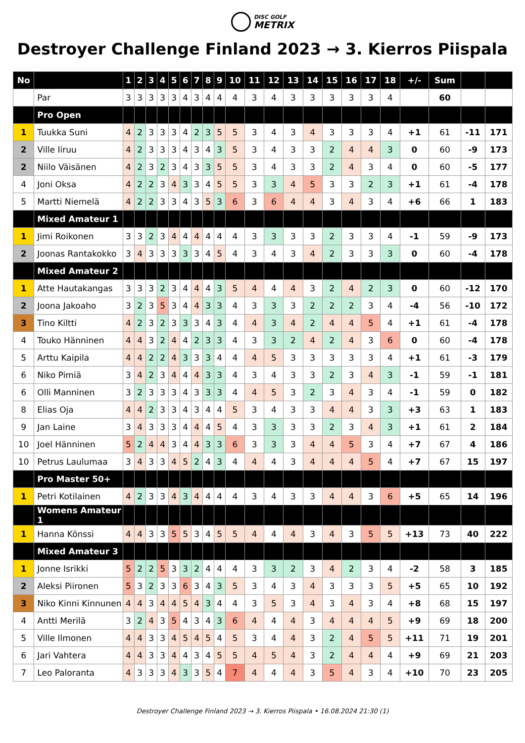DISC GOLF METRIX
Destroyer Challenge Finland 2023 → 3. Kierros Piispala
| No | | 1 | 2 | 3 | 4 | 5 | 6 | 7 | 8 | 9 | 10 | 11 | 12 | 13 | 14 | 15 | 16 | 17 | 18 | +/- | Sum | | |
| --- | --- | --- | --- | --- | --- | --- | --- | --- | --- | --- | --- | --- | --- | --- | --- | --- | --- | --- | --- | --- | --- | --- | --- |
| | Par | 3 | 3 | 3 | 3 | 3 | 4 | 3 | 4 | 4 | 4 | 3 | 4 | 3 | 3 | 3 | 3 | 3 | 4 | | 60 | | |
| | Pro Open | | | | | | | | | | | | | | | | | | | | | | |
| 1 | Tuukka Suni | 4 | 2 | 3 | 3 | 3 | 4 | 2 | 3 | 5 | 5 | 3 | 4 | 3 | 4 | 3 | 3 | 3 | 4 | +1 | 61 | -11 | 171 |
| 2 | Ville Iiruu | 4 | 2 | 3 | 3 | 3 | 4 | 3 | 4 | 3 | 5 | 3 | 4 | 3 | 3 | 2 | 4 | 4 | 3 | 0 | 60 | -9 | 173 |
| 2 | Niilo Väisänen | 4 | 2 | 3 | 2 | 3 | 4 | 3 | 3 | 5 | 5 | 3 | 4 | 3 | 3 | 2 | 4 | 3 | 4 | 0 | 60 | -5 | 177 |
| 4 | Joni Oksa | 4 | 2 | 2 | 3 | 4 | 3 | 3 | 4 | 5 | 5 | 3 | 3 | 4 | 5 | 3 | 3 | 2 | 3 | +1 | 61 | -4 | 178 |
| 5 | Martti Niemelä | 4 | 2 | 2 | 3 | 3 | 4 | 3 | 5 | 3 | 6 | 3 | 6 | 4 | 4 | 3 | 4 | 3 | 4 | +6 | 66 | 1 | 183 |
| | Mixed Amateur 1 | | | | | | | | | | | | | | | | | | | | | | |
| 1 | Jimi Roikonen | 3 | 3 | 2 | 3 | 4 | 4 | 4 | 4 | 4 | 4 | 3 | 3 | 3 | 3 | 2 | 3 | 3 | 4 | -1 | 59 | -9 | 173 |
| 2 | Joonas Rantakokko | 3 | 4 | 3 | 3 | 3 | 3 | 3 | 4 | 5 | 4 | 3 | 4 | 3 | 4 | 2 | 3 | 3 | 3 | 0 | 60 | -4 | 178 |
| | Mixed Amateur 2 | | | | | | | | | | | | | | | | | | | | | | |
| 1 | Atte Hautakangas | 3 | 3 | 3 | 2 | 3 | 4 | 4 | 4 | 3 | 5 | 4 | 4 | 4 | 3 | 2 | 4 | 2 | 3 | 0 | 60 | -12 | 170 |
| 2 | Joona Jakoaho | 3 | 2 | 3 | 5 | 3 | 4 | 4 | 3 | 3 | 4 | 3 | 3 | 3 | 2 | 2 | 2 | 3 | 4 | -4 | 56 | -10 | 172 |
| 3 | Tino Kiltti | 4 | 2 | 3 | 2 | 3 | 3 | 3 | 4 | 3 | 4 | 4 | 3 | 4 | 2 | 4 | 4 | 5 | 4 | +1 | 61 | -4 | 178 |
| 4 | Touko Hänninen | 4 | 4 | 3 | 2 | 4 | 4 | 2 | 3 | 3 | 4 | 3 | 3 | 2 | 4 | 2 | 4 | 3 | 6 | 0 | 60 | -4 | 178 |
| 5 | Arttu Kaipila | 4 | 4 | 2 | 2 | 4 | 3 | 3 | 3 | 4 | 4 | 4 | 5 | 3 | 3 | 3 | 3 | 3 | 4 | +1 | 61 | -3 | 179 |
| 6 | Niko Pimiä | 3 | 4 | 2 | 3 | 4 | 4 | 4 | 3 | 3 | 4 | 3 | 4 | 3 | 3 | 2 | 3 | 4 | 3 | -1 | 59 | -1 | 181 |
| 6 | Olli Manninen | 3 | 2 | 3 | 3 | 3 | 4 | 3 | 3 | 3 | 4 | 4 | 5 | 3 | 2 | 3 | 4 | 3 | 4 | -1 | 59 | 0 | 182 |
| 8 | Elias Oja | 4 | 4 | 2 | 3 | 3 | 4 | 3 | 4 | 4 | 5 | 3 | 4 | 3 | 3 | 4 | 4 | 3 | 3 | +3 | 63 | 1 | 183 |
| 9 | Jan Laine | 3 | 4 | 3 | 3 | 3 | 4 | 4 | 4 | 5 | 4 | 3 | 3 | 3 | 3 | 2 | 3 | 4 | 3 | +1 | 61 | 2 | 184 |
| 10 | Joel Hänninen | 5 | 2 | 4 | 4 | 3 | 4 | 4 | 3 | 3 | 6 | 3 | 3 | 3 | 4 | 4 | 5 | 3 | 4 | +7 | 67 | 4 | 186 |
| 10 | Petrus Laulumaa | 3 | 4 | 3 | 3 | 4 | 5 | 2 | 4 | 3 | 4 | 4 | 4 | 3 | 4 | 4 | 4 | 5 | 4 | +7 | 67 | 15 | 197 |
| | Pro Master 50+ | | | | | | | | | | | | | | | | | | | | | | |
| 1 | Petri Kotilainen | 4 | 2 | 3 | 3 | 4 | 3 | 4 | 4 | 4 | 4 | 3 | 4 | 3 | 3 | 4 | 4 | 3 | 6 | +5 | 65 | 14 | 196 |
| | Womens Amateur 1 | | | | | | | | | | | | | | | | | | | | | | |
| 1 | Hanna Könssi | 4 | 4 | 3 | 3 | 5 | 5 | 3 | 4 | 5 | 5 | 4 | 4 | 4 | 3 | 4 | 3 | 5 | 5 | +13 | 73 | 40 | 222 |
| | Mixed Amateur 3 | | | | | | | | | | | | | | | | | | | | | | |
| 1 | Jonne Isrikki | 5 | 2 | 2 | 5 | 3 | 3 | 2 | 4 | 4 | 4 | 3 | 3 | 2 | 3 | 4 | 2 | 3 | 4 | -2 | 58 | 3 | 185 |
| 2 | Aleksi Piironen | 5 | 3 | 2 | 3 | 3 | 6 | 3 | 4 | 3 | 5 | 3 | 4 | 3 | 4 | 3 | 3 | 3 | 5 | +5 | 65 | 10 | 192 |
| 3 | Niko Kinni Kinnunen | 4 | 4 | 3 | 4 | 4 | 5 | 4 | 3 | 4 | 4 | 3 | 5 | 3 | 4 | 3 | 4 | 3 | 4 | +8 | 68 | 15 | 197 |
| 4 | Antti Merilä | 3 | 2 | 4 | 3 | 5 | 4 | 3 | 4 | 3 | 6 | 4 | 4 | 4 | 3 | 4 | 4 | 4 | 5 | +9 | 69 | 18 | 200 |
| 5 | Ville Ilmonen | 4 | 4 | 3 | 3 | 4 | 5 | 4 | 5 | 4 | 5 | 3 | 4 | 4 | 3 | 2 | 4 | 5 | 5 | +11 | 71 | 19 | 201 |
| 6 | Jari Vahtera | 4 | 4 | 3 | 3 | 4 | 4 | 3 | 4 | 5 | 5 | 4 | 5 | 4 | 3 | 2 | 4 | 4 | 4 | +9 | 69 | 21 | 203 |
| 7 | Leo Paloranta | 4 | 3 | 3 | 3 | 4 | 3 | 3 | 5 | 4 | 7 | 4 | 4 | 4 | 3 | 5 | 4 | 3 | 4 | +10 | 70 | 23 | 205 |
Destroyer Challenge Finland 2023 → 3. Kierros Piispala • 16.08.2024 21:30 (1)